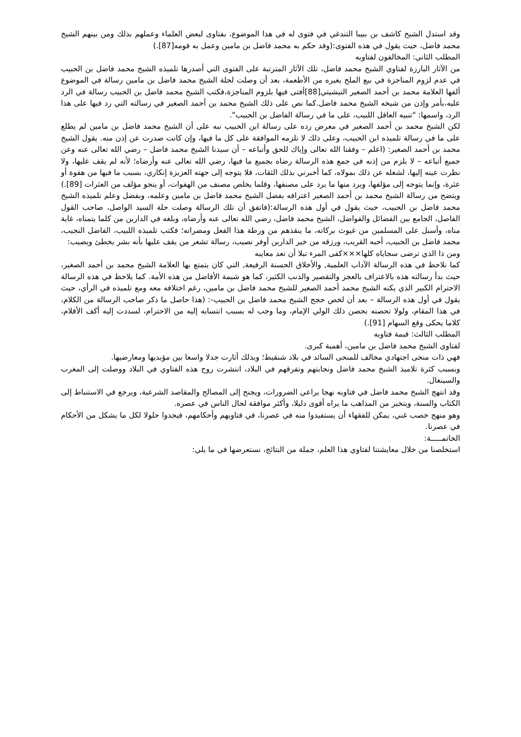وقد استدل الشيخ كاشف بن ببيبا التندغي في فتوى له في هذا الموضوع، بفتاوى لبعض العلماء وعملهم بذلك ومن بينهم الشيخ محمد فاضل، حيث يقول في هذه الفتوى:(وقد حكم به محمد فاضل بن مامين وعمل به قومه[87].)
المطلب الثاني: المخالفون لفتاويه
من الآثار البارزة لفتاوي الشيخ محمد فاضل، تلك الآثار المترتبة على الفتوى التي أصدرها تلميذه الشيخ محمد فاضل بن الحبيب في عدم لزوم المناجزة في بيع الملح بغيره من الأطعمة، بعد أن وصلت لحلة الشيخ محمد فاضل بن مامين رسالة في الموضوع ألفها العلامة محمد بن أحمد الصغير التيشيتي[88]أفتى فيها بلزوم المناجزة،فكتب الشيخ محمد فاضل بن الحبيب رسالة في الرد عليه،بأمر وإذن من شيخه الشيخ محمد فاضل.كما نص على ذلك الشيخ محمد بن أحمد الصغير في رسالته التي رد فيها على هذا الرد، واسمها: "تنبيه العاقل اللبيب، على ما في رسالة الفاضل بن الحبيب".
لكن الشيخ محمد بن أحمد الصغير في معرض رده على رسالة ابن الحبيب نبه على أن الشيخ محمد فاضل بن مامين لم يطلع على ما في رسالة تلميذه ابن الحبيب، وعلى ذلك لا تلزمه الموافقة على كل ما فيها، وإن كانت صدرت عن إذن منه. يقول الشيخ محمد بن أحمد الصغير: (اعلم – وفقنا الله تعالى وإياك للحق وأتباعه – أن سيدنا الشيخ محمد فاضل – رضي الله تعالى عنه وعن جميع أتباعه – لا يلزم من إذنه في جمع هذه الرسالة رضاه بجميع ما فيها، رضي الله تعالى عنه وأرضاه؛ لأنه لم يقف عليها، ولا نظرت عينه إليها، لشغله عن ذلك بمولاه، كما أخبرني بذلك الثقات، فلا يتوجه إلى جهته العزيزة إنكاري، بسبب ما فيها من هفوة أو عثرة، وإنما يتوجه إلى مؤلفها، ويرد منها ما يرد على مصنفها، وقلما يخلص مصنف من الهفوات، أو ينجو مؤلف من العثرات [89].)
ويتضح من رسالة الشيخ محمد بن أحمد الصغير اعترافه بفضل الشيخ محمد فاضل بن مامين وعلمه، وبفضل وعلم تلميذه الشيخ محمد فاضل بن الحبيب، حيث يقول في أول هذه الرسالة:(فاتفق أن تلك الرسالة وصلت حلة السيد الواصل، صاحب القول الفاصل، الجامع بين الفضائل والفواضل، الشيخ محمد فاضل، رضي الله تعالى عنه وأرضاه، وبلغه في الدارين من كلما يتمناه، غاية مناه، وأسبل على المسلمين من غيوث بركاته، ما ينقذهم من ورطة هذا الفعل ومضراته؛ فكتب تلميذه اللبيب، الفاضل النجيب، محمد فاضل بن الحبيب، أحبه القريب، ورزقه من خير الدارين أوفر نصيب، رسالة تشعر من يقف عليها بأنه بشر يخطئ ويصيب:
ومن ذا الذي ترضى سجاياه كلها×××كفى المرء نبلا أن تعد معايبه
كما نلاحظ في هذه الرسالة الآداب العلمية, والأخلاق الحسنة الرفيعة, التي كان يتمتع بها العلامة الشيخ محمد بن أحمد الصغير، حيث بدأ رسالته هذه بالاعتراف بالعجز والتقصير والذنب الكثير، كما هو شيمة الأفاضل من هذه الأمة. كما يلاحظ في هذه الرسالة الاحترام الكبير الذي يكنه الشيخ محمد أحمد الصغير للشيخ محمد فاضل بن مامين، رغم اختلافه معه ومع تلميذه في الرأي، حيث يقول في أول هذه الرسالة – بعد أن لخص حجج الشيخ محمد فاضل بن الحبيب-: (هذا حاصل ما ذكر صاحب الرسالة من الكلام، في هذا المقام، ولولا تحصنه بحصن ذلك الولي الإمام، وما وجب له بسبب انتسابه إليه من الاحترام، لسددت إليه أكف الأقلام، كلاما يحكى وقع السهام [91].)
المطلب الثالث: قيمة فتاويه
لفتاوي الشيخ محمد فاضل بن مامين، أهمية كبرى.
فهي ذات منحى اجتهادي مخالف للمنحى السائد في بلاد شنقيط؛ وبذلك أثارت جدلا واسعا بين مؤيديها ومعارضيها.
وبسبب كثرة تلاميذ الشيخ محمد فاضل ونجابتهم وتفرقهم في البلاد، انتشرت روح هذه الفتاوي في البلاد ووصلت إلى المغرب والسينغال.
وقد انتهج الشيخ محمد فاضل في فتاويه نهجا يراعي الضرورات، ويجنح إلى المصالح والمقاصد الشرعية، ويرجع في الاستنباط إلى الكتاب والسنة، ويتخير من المذاهب ما يراه أقوى دليلا، وأكثر موافقة لحال الناس في عصره.
وهو منهج خصب غني، يمكن للفقهاء أن يستفيدوا منه في عصرنا، في فتاويهم وأحكامهم، فيجدوا حلولا لكل ما يشكل من الأحكام في عصرنا.
الخاتمـــــة:
استخلصنا من خلال معايشتنا لفتاوي هذا العلم، جملة من النتائج، نستعرضها في ما يلي: